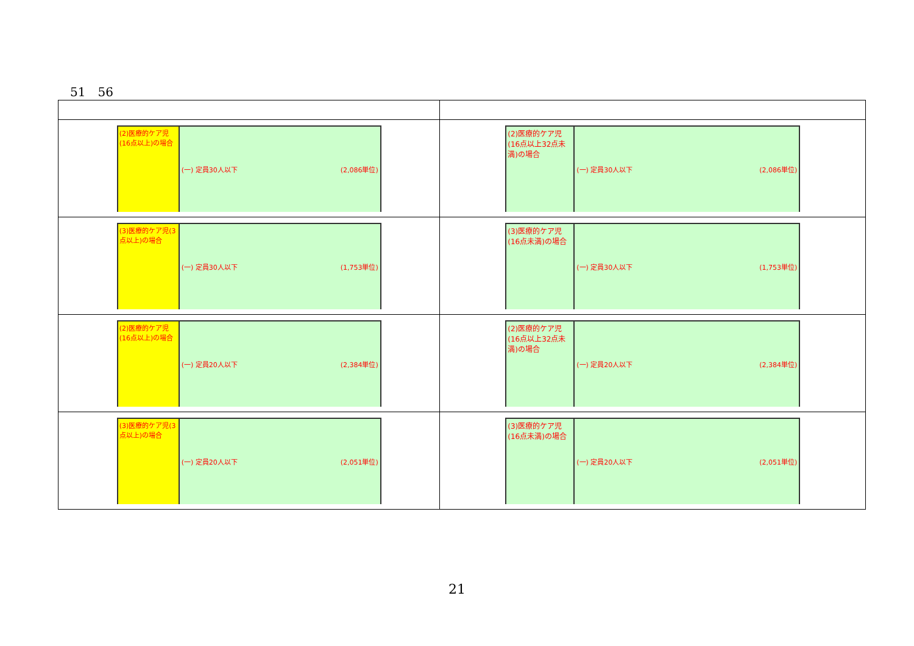51　56
| (2)医療的ケア児(16点以上)の場合 (一) 定員30人以下 (2,086単位) | (2)医療的ケア児(16点以上32点未満)の場合 (一) 定員30人以下 (2,086単位) |
| (3)医療的ケア児(3点以上)の場合 (一) 定員30人以下 (1,753単位) | (3)医療的ケア児(16点未満)の場合 (一) 定員30人以下 (1,753単位) |
| (2)医療的ケア児(16点以上)の場合 (一) 定員20人以下 (2,384単位) | (2)医療的ケア児(16点以上32点未満)の場合 (一) 定員20人以下 (2,384単位) |
| (3)医療的ケア児(3点以上)の場合 (一) 定員20人以下 (2,051単位) | (3)医療的ケア児(16点未満)の場合 (一) 定員20人以下 (2,051単位) |
21